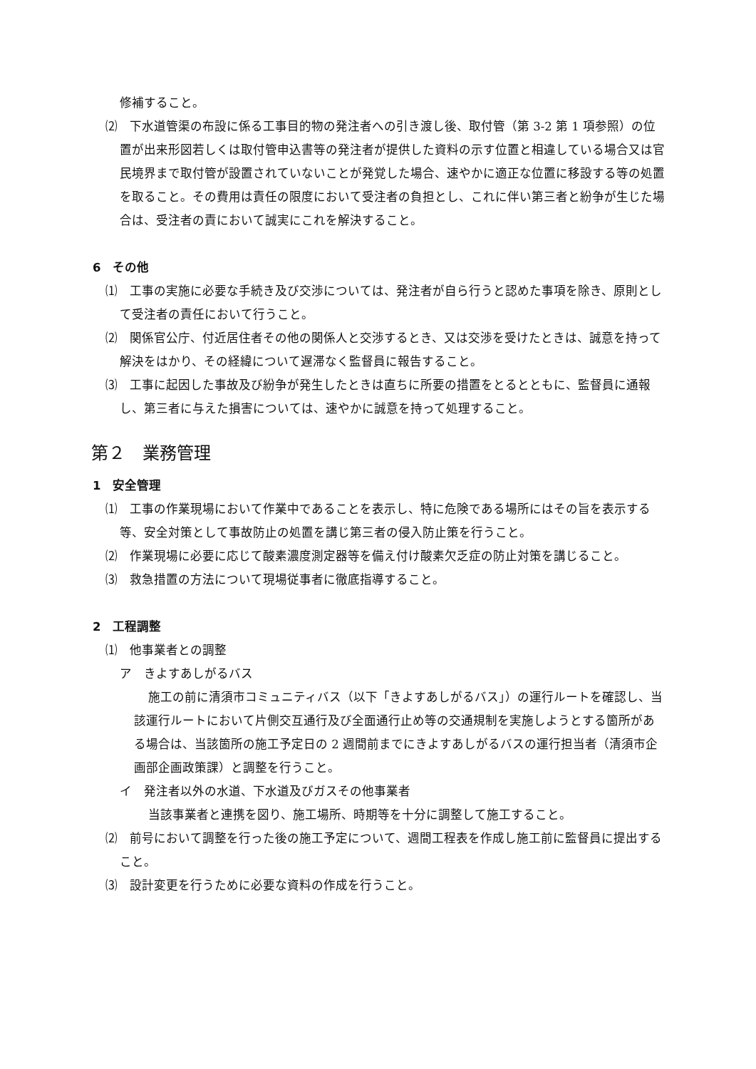修補すること。
⑵　下水道管渠の布設に係る工事目的物の発注者への引き渡し後、取付管（第 3-2 第 1 項参照）の位置が出来形図若しくは取付管申込書等の発注者が提供した資料の示す位置と相違している場合又は官民境界まで取付管が設置されていないことが発覚した場合、速やかに適正な位置に移設する等の処置を取ること。その費用は責任の限度において受注者の負担とし、これに伴い第三者と紛争が生じた場合は、受注者の責において誠実にこれを解決すること。
6　その他
⑴　工事の実施に必要な手続き及び交渉については、発注者が自ら行うと認めた事項を除き、原則として受注者の責任において行うこと。
⑵　関係官公庁、付近居住者その他の関係人と交渉するとき、又は交渉を受けたときは、誠意を持って解決をはかり、その経緯について遅滞なく監督員に報告すること。
⑶　工事に起因した事故及び紛争が発生したときは直ちに所要の措置をとるとともに、監督員に通報し、第三者に与えた損害については、速やかに誠意を持って処理すること。
第２　業務管理
1　安全管理
⑴　工事の作業現場において作業中であることを表示し、特に危険である場所にはその旨を表示する等、安全対策として事故防止の処置を講じ第三者の侵入防止策を行うこと。
⑵　作業現場に必要に応じて酸素濃度測定器等を備え付け酸素欠乏症の防止対策を講じること。
⑶　救急措置の方法について現場従事者に徹底指導すること。
2　工程調整
⑴　他事業者との調整
ア　きよすあしがるバス
施工の前に清須市コミュニティバス（以下「きよすあしがるバス」）の運行ルートを確認し、当該運行ルートにおいて片側交互通行及び全面通行止め等の交通規制を実施しようとする箇所がある場合は、当該箇所の施工予定日の 2 週間前までにきよすあしがるバスの運行担当者（清須市企画部企画政策課）と調整を行うこと。
イ　発注者以外の水道、下水道及びガスその他事業者
当該事業者と連携を図り、施工場所、時期等を十分に調整して施工すること。
⑵　前号において調整を行った後の施工予定について、週間工程表を作成し施工前に監督員に提出すること。
⑶　設計変更を行うために必要な資料の作成を行うこと。